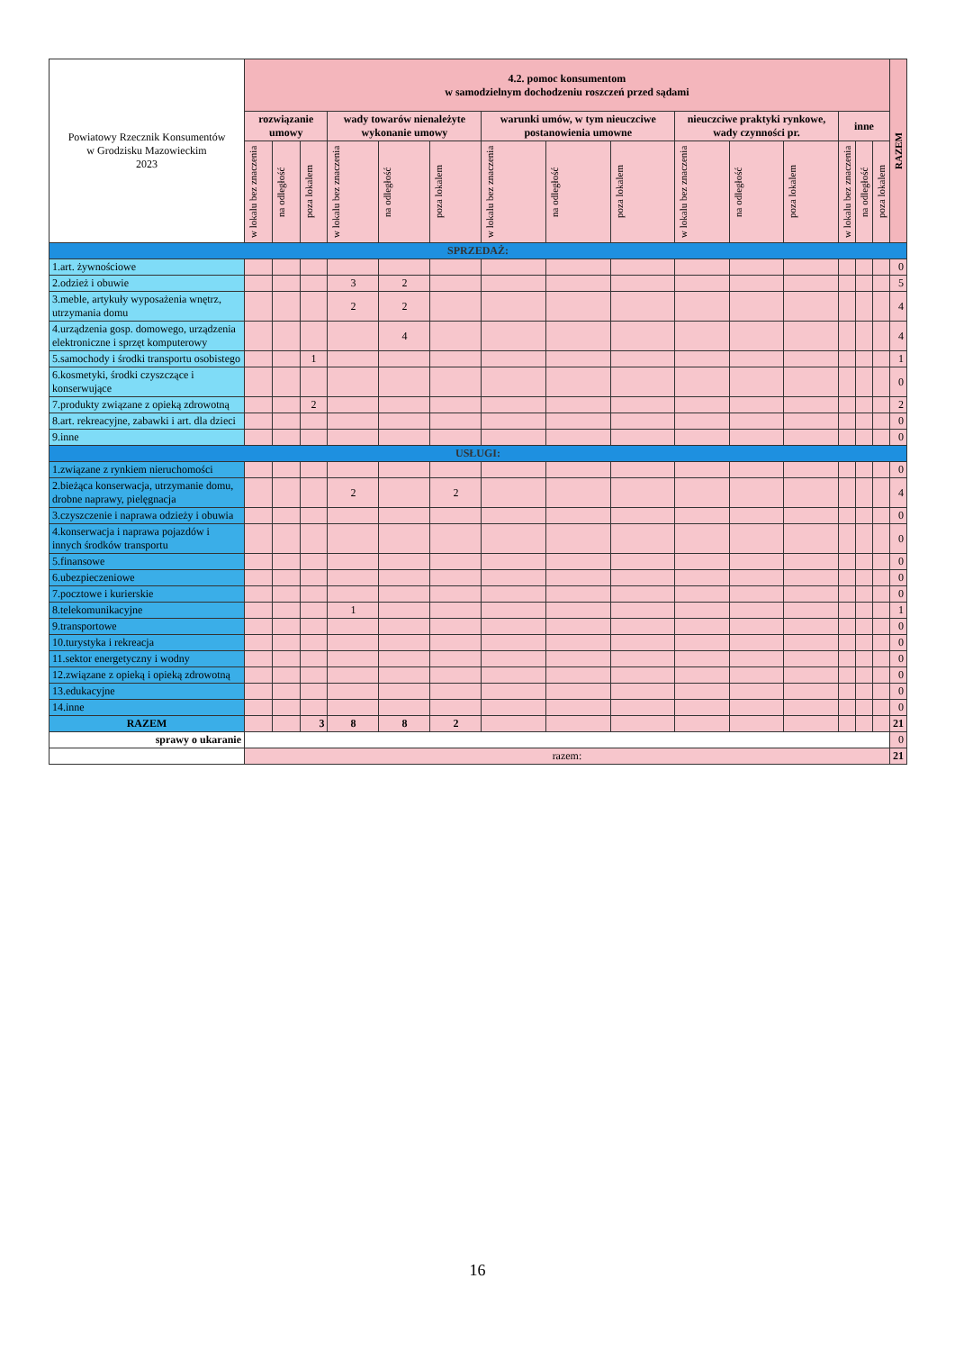| Powiatowy Rzecznik Konsumentów w Grodzisku Mazowieckim 2023 | 4.2. pomoc konsumentom w samodzielnym dochodzeniu roszczeń przed sądami | | | | | | | | | | | | | | | RAZEM |
| | rozwiązanie umowy | | | wady towarów nienależyte wykonanie umowy | | | warunki umów, w tym nieuczciwe postanowienia umowne | | | nieuczciwe praktyki rynkowe, wady czynności pr. | | | inne | | | |
| | w lokalu bez znaczenia | na odległość | poza lokalem | w lokalu bez znaczenia | na odległość | poza lokalem | w lokalu bez znaczenia | na odległość | poza lokalem | w lokalu bez znaczenia | na odległość | poza lokalem | w lokalu bez znaczenia | na odległość | poza lokalem | |
| SPRZEDAŻ: | | | | | | | | | | | | | | | | |
| 1.art. żywnościowe | | | | | | | | | | | | | | | | 0 |
| 2.odzież i obuwie | | | | 3 | 2 | | | | | | | | | | | 5 |
| 3.meble, artykuły wyposażenia wnętrz, utrzymania domu | | | | 2 | 2 | | | | | | | | | | | 4 |
| 4.urządzenia gosp. domowego, urządzenia elektroniczne i sprzęt komputerowy | | | | | 4 | | | | | | | | | | | 4 |
| 5.samochody i środki transportu osobistego | | | 1 | | | | | | | | | | | | | 1 |
| 6.kosmetyki, środki czyszczące i konserwujące | | | | | | | | | | | | | | | | 0 |
| 7.produkty związane z opieką zdrowotną | | | 2 | | | | | | | | | | | | | 2 |
| 8.art. rekreacyjne, zabawki i art. dla dzieci | | | | | | | | | | | | | | | | 0 |
| 9.inne | | | | | | | | | | | | | | | | 0 |
| USŁUGI: | | | | | | | | | | | | | | | | |
| 1.związane z rynkiem nieruchomości | | | | | | | | | | | | | | | | 0 |
| 2.bieżąca konserwacja, utrzymanie domu, drobne naprawy, pielęgnacja | | | | 2 | | 2 | | | | | | | | | | 4 |
| 3.czyszczenie i naprawa odzieży i obuwia | | | | | | | | | | | | | | | | 0 |
| 4.konserwacja i naprawa pojazdów i innych środków transportu | | | | | | | | | | | | | | | | 0 |
| 5.finansowe | | | | | | | | | | | | | | | | 0 |
| 6.ubezpieczeniowe | | | | | | | | | | | | | | | | 0 |
| 7.pocztowe i kurierskie | | | | | | | | | | | | | | | | 0 |
| 8.telekomunikacyjne | | | | 1 | | | | | | | | | | | | 1 |
| 9.transportowe | | | | | | | | | | | | | | | | 0 |
| 10.turystyka i rekreacja | | | | | | | | | | | | | | | | 0 |
| 11.sektor energetyczny i wodny | | | | | | | | | | | | | | | | 0 |
| 12.związane z opieką i opieką zdrowotną | | | | | | | | | | | | | | | | 0 |
| 13.edukacyjne | | | | | | | | | | | | | | | | 0 |
| 14.inne | | | | | | | | | | | | | | | | 0 |
| RAZEM | | | 3 | 8 | 8 | 2 | | | | | | | | | | 21 |
| sprawy o ukaranie | | | | | | | | | | | | | | | | 0 |
| | razem: | | | | | | | | | | | | | | | 21 |
16